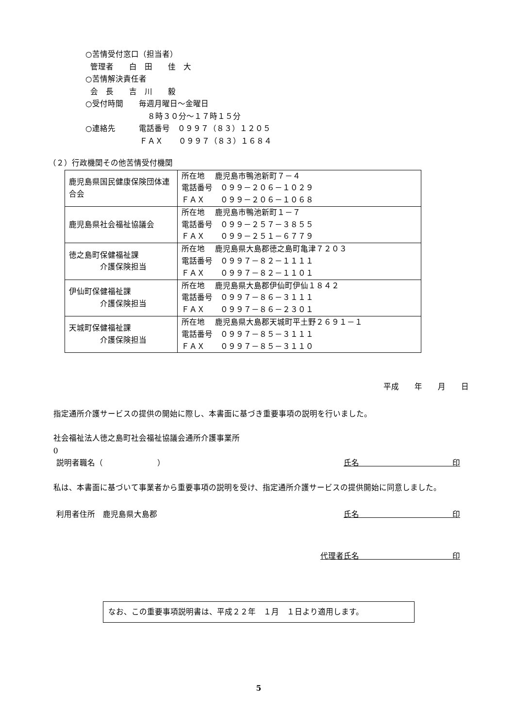○苦情受付窓口（担当者）
管理者　　白　田　　佳　大
○苦情解決責任者
会　長　　吉　川　　毅
○受付時間　　毎週月曜日～金曜日
　　　　　　　　８時３０分～１７時１５分
○連絡先　　　電話番号　０９９７（８３）１２０５
　　　　　　　ＦＡＸ　　０９９７（８３）１６８４
（２）行政機関その他苦情受付機関
| 鹿児島県国民健康保険団体連合会 | 所在地 鹿児島市鴨池新町７－４ 電話番号 ０９９－２０６－１０２９ ＦＡＸ ０９９－２０６－１０６８ |
| 鹿児島県社会福祉協議会 | 所在地 鹿児島市鴨池新町１－７ 電話番号 ０９９－２５７－３８５５ ＦＡＸ ０９９－２５１－６７７９ |
| 徳之島町保健福祉課 介護保険担当 | 所在地 鹿児島県大島郡徳之島町亀津７２０３ 電話番号 ０９９７－８２－１１１１ ＦＡＸ ０９９７－８２－１１０１ |
| 伊仙町保健福祉課 介護保険担当 | 所在地 鹿児島県大島郡伊仙町伊仙１８４２ 電話番号 ０９９７－８６－３１１１ ＦＡＸ ０９９７－８６－２３０１ |
| 天城町保健福祉課 介護保険担当 | 所在地 鹿児島県大島郡天城町平土野２６９１－１ 電話番号 ０９９７－８５－３１１１ ＦＡＸ ０９９７－８５－３１１０ |
平成　　年　　月　　日
指定通所介護サービスの提供の開始に際し、本書面に基づき重要事項の説明を行いました。
社会福祉法人徳之島町社会福祉協議会通所介護事業所
0
説明者職名（　　　　　　　） 氏名　　　　　　　　　　　　印
私は、本書面に基づいて事業者から重要事項の説明を受け、指定通所介護サービスの提供開始に同意しました。
利用者住所　鹿児島県大島郡 氏名　　　　　　　　　　　　印
代理者氏名　　　　　　　　　　　　印
なお、この重要事項説明書は、平成２２年　１月　１日より適用します。
5